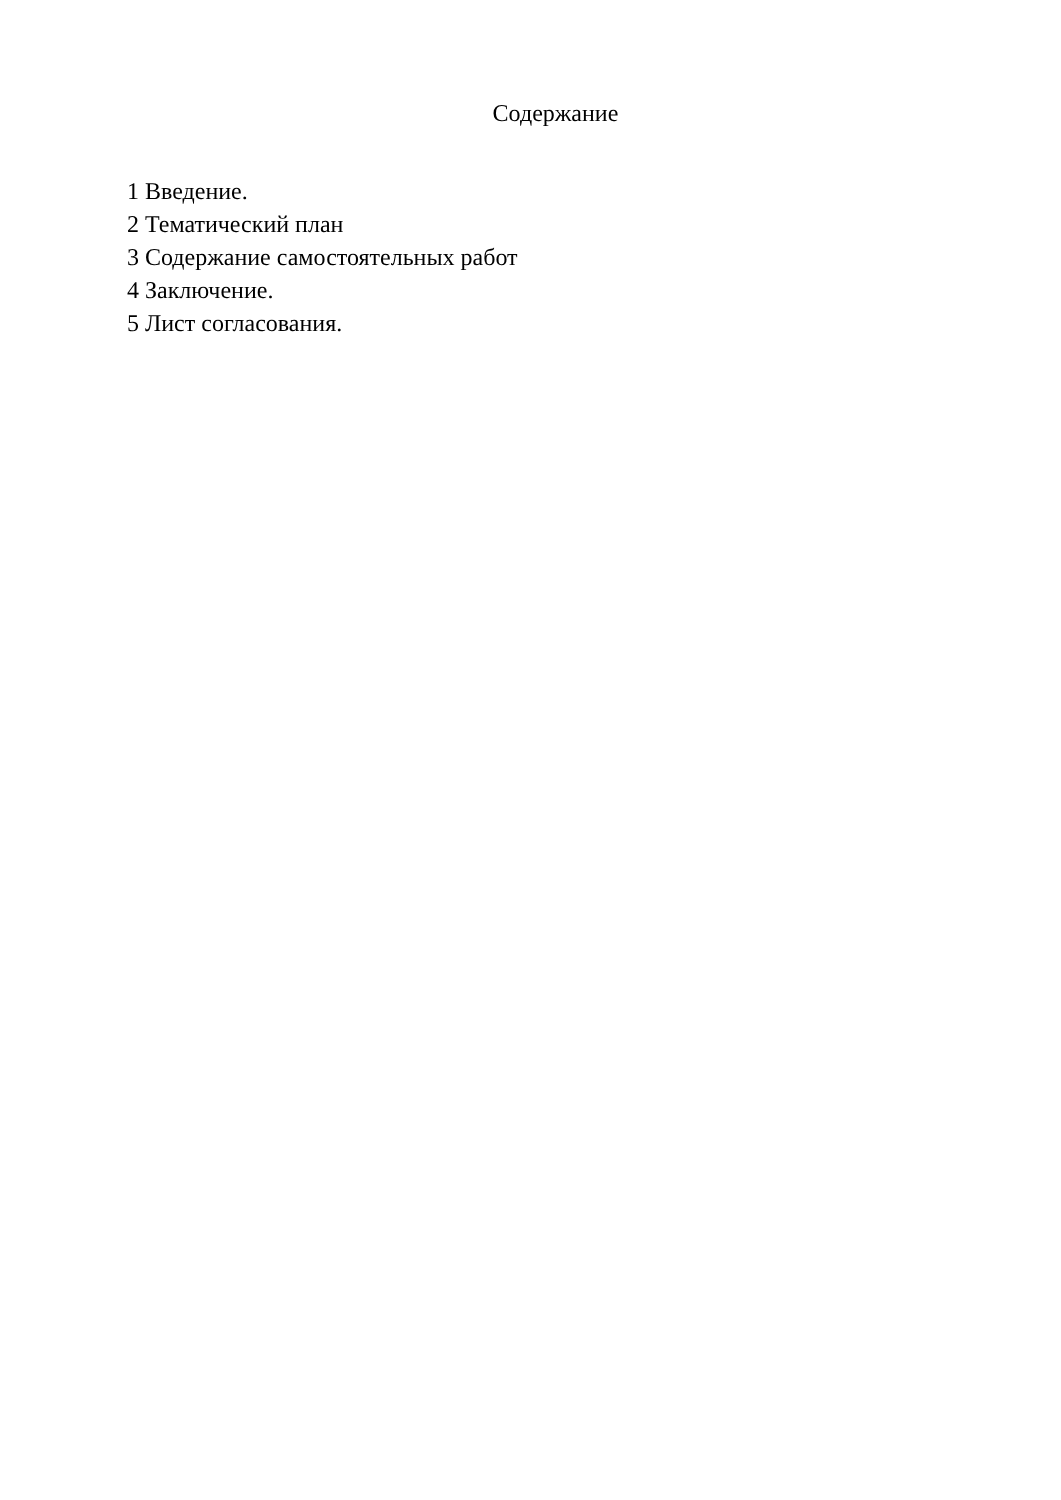Содержание
1 Введение.
2 Тематический план
3 Содержание самостоятельных работ
4 Заключение.
5 Лист согласования.